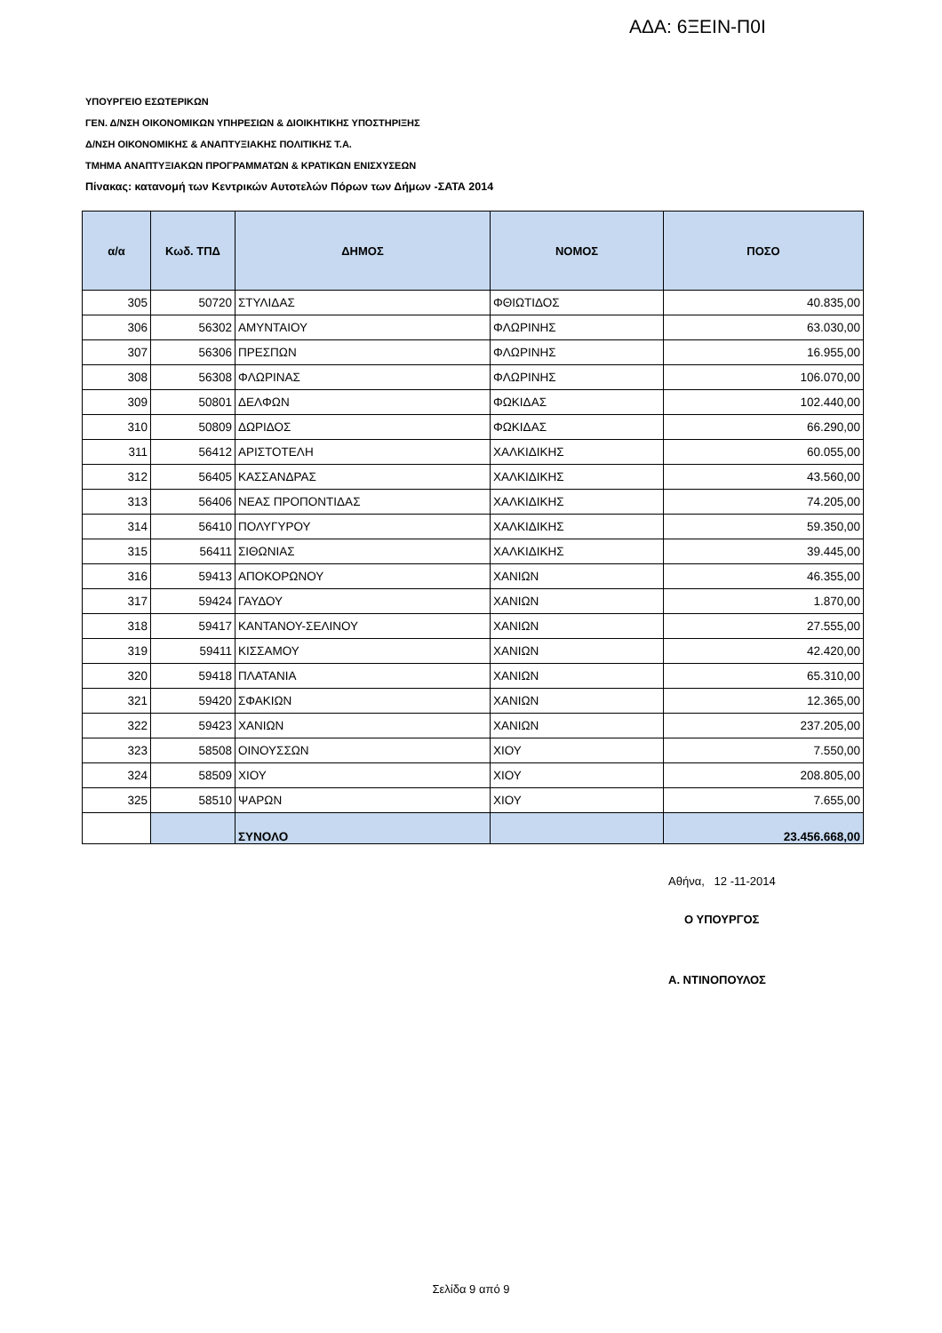ΑΔΑ: 6ΞΕΙΝ-Π0Ι
ΥΠΟΥΡΓΕΙΟ ΕΣΩΤΕΡΙΚΩΝ
ΓΕΝ. Δ/ΝΣΗ ΟΙΚΟΝΟΜΙΚΩΝ ΥΠΗΡΕΣΙΩΝ & ΔΙΟΙΚΗΤΙΚΗΣ ΥΠΟΣΤΗΡΙΞΗΣ
Δ/ΝΣΗ ΟΙΚΟΝΟΜΙΚΗΣ & ΑΝΑΠΤΥΞΙΑΚΗΣ ΠΟΛΙΤΙΚΗΣ Τ.Α.
ΤΜΗΜΑ ΑΝΑΠΤΥΞΙΑΚΩΝ ΠΡΟΓΡΑΜΜΑΤΩΝ & ΚΡΑΤΙΚΩΝ ΕΝΙΣΧΥΣΕΩΝ
Πίνακας: κατανομή των Κεντρικών Αυτοτελών Πόρων των Δήμων -ΣΑΤΑ 2014
| α/α | Κωδ. ΤΠΔ | ΔΗΜΟΣ | ΝΟΜΟΣ | ΠΟΣΟ |
| --- | --- | --- | --- | --- |
| 305 | 50720 | ΣΤΥΛΙΔΑΣ | ΦΘΙΩΤΙΔΟΣ | 40.835,00 |
| 306 | 56302 | ΑΜΥΝΤΑΙΟΥ | ΦΛΩΡΙΝΗΣ | 63.030,00 |
| 307 | 56306 | ΠΡΕΣΠΩΝ | ΦΛΩΡΙΝΗΣ | 16.955,00 |
| 308 | 56308 | ΦΛΩΡΙΝΑΣ | ΦΛΩΡΙΝΗΣ | 106.070,00 |
| 309 | 50801 | ΔΕΛΦΩΝ | ΦΩΚΙΔΑΣ | 102.440,00 |
| 310 | 50809 | ΔΩΡΙΔΟΣ | ΦΩΚΙΔΑΣ | 66.290,00 |
| 311 | 56412 | ΑΡΙΣΤΟΤΕΛΗ | ΧΑΛΚΙΔΙΚΗΣ | 60.055,00 |
| 312 | 56405 | ΚΑΣΣΑΝΔΡΑΣ | ΧΑΛΚΙΔΙΚΗΣ | 43.560,00 |
| 313 | 56406 | ΝΕΑΣ ΠΡΟΠΟΝΤΙΔΑΣ | ΧΑΛΚΙΔΙΚΗΣ | 74.205,00 |
| 314 | 56410 | ΠΟΛΥΓΥΡΟΥ | ΧΑΛΚΙΔΙΚΗΣ | 59.350,00 |
| 315 | 56411 | ΣΙΘΩΝΙΑΣ | ΧΑΛΚΙΔΙΚΗΣ | 39.445,00 |
| 316 | 59413 | ΑΠΟΚΟΡΩΝΟΥ | ΧΑΝΙΩΝ | 46.355,00 |
| 317 | 59424 | ΓΑΥΔΟΥ | ΧΑΝΙΩΝ | 1.870,00 |
| 318 | 59417 | ΚΑΝΤΑΝΟΥ-ΣΕΛΙΝΟΥ | ΧΑΝΙΩΝ | 27.555,00 |
| 319 | 59411 | ΚΙΣΣΑΜΟΥ | ΧΑΝΙΩΝ | 42.420,00 |
| 320 | 59418 | ΠΛΑΤΑΝΙΑ | ΧΑΝΙΩΝ | 65.310,00 |
| 321 | 59420 | ΣΦΑΚΙΩΝ | ΧΑΝΙΩΝ | 12.365,00 |
| 322 | 59423 | ΧΑΝΙΩΝ | ΧΑΝΙΩΝ | 237.205,00 |
| 323 | 58508 | ΟΙΝΟΥΣΣΩΝ | ΧΙΟΥ | 7.550,00 |
| 324 | 58509 | ΧΙΟΥ | ΧΙΟΥ | 208.805,00 |
| 325 | 58510 | ΨΑΡΩΝ | ΧΙΟΥ | 7.655,00 |
| | | ΣΥΝΟΛΟ | | 23.456.668,00 |
Αθήνα, 12 -11-2014
Ο ΥΠΟΥΡΓΟΣ
Α. ΝΤΙΝΟΠΟΥΛΟΣ
Σελίδα 9 από 9